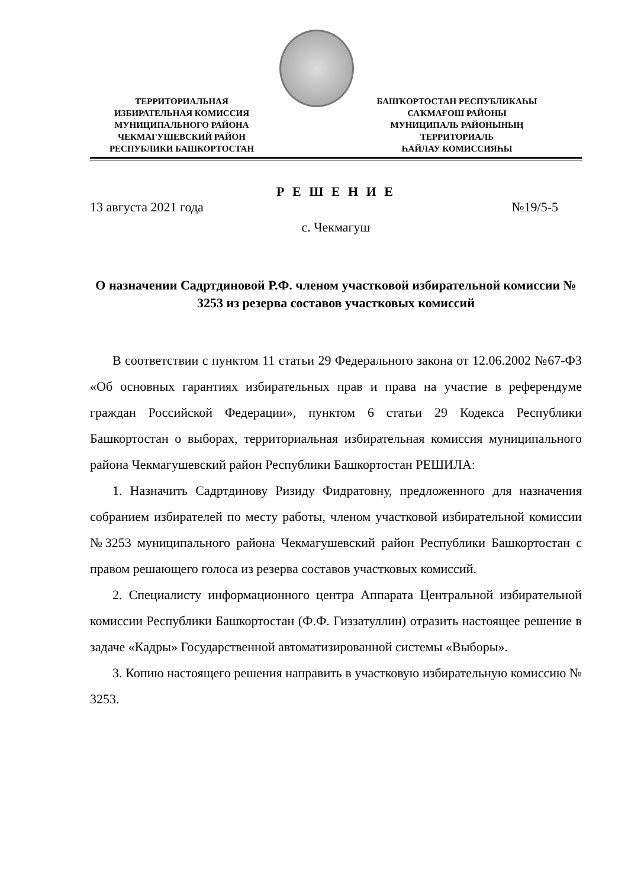ТЕРРИТОРИАЛЬНАЯ
ИЗБИРАТЕЛЬНАЯ КОМИССИЯ
МУНИЦИПАЛЬНОГО РАЙОНА
ЧЕКМАГУШЕВСКИЙ РАЙОН
РЕСПУБЛИКИ БАШКОРТОСТАН
БАШҠОРТОСТАН РЕСПУБЛИКАҺЫ
САҠМАҒОШ РАЙОНЫ
МУНИЦИПАЛЬ РАЙОНЫНЫҢ
ТЕРРИТОРИАЛЬ
ҺАЙЛАУ КОМИССИЯҺЫ
Р Е Ш Е Н И Е
13 августа 2021 года №19/5-5
с. Чекмагуш
О назначении Садртдиновой Р.Ф. членом участковой избирательной комиссии № 3253 из резерва составов участковых комиссий
В соответствии с пунктом 11 статьи 29 Федерального закона от 12.06.2002 №67-ФЗ «Об основных гарантиях избирательных прав и права на участие в референдуме граждан Российской Федерации», пунктом 6 статьи 29 Кодекса Республики Башкортостан о выборах, территориальная избирательная комиссия муниципального района Чекмагушевский район Республики Башкортостан РЕШИЛА:
1. Назначить Садртдинову Ризиду Фидратовну, предложенного для назначения собранием избирателей по месту работы, членом участковой избирательной комиссии №3253 муниципального района Чекмагушевский район Республики Башкортостан с правом решающего голоса из резерва составов участковых комиссий.
2. Специалисту информационного центра Аппарата Центральной избирательной комиссии Республики Башкортостан (Ф.Ф. Гиззатуллин) отразить настоящее решение в задаче «Кадры» Государственной автоматизированной системы «Выборы».
3. Копию настоящего решения направить в участковую избирательную комиссию № 3253.